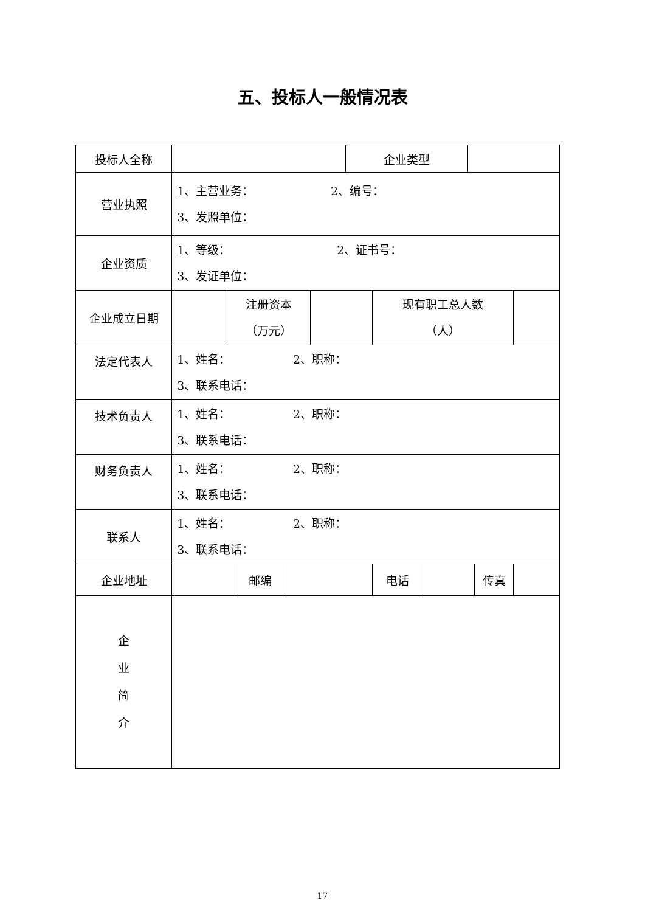五、投标人一般情况表
| 投标人全称 | | | | | | 企业类型 | | | | | |
| 营业执照 | 1、主营业务： 2、编号： 3、发照单位： | | | | | | | | | | |
| 企业资质 | 1、等级： 2、证书号： 3、发证单位： | | | | | | | | | | |
| 企业成立日期 | | 注册资本 （万元） | | | | | 现有职工总人数 （人） | | | | |
| 法定代表人 | 1、姓名： 2、职称： 3、联系电话： | | | | | | | | | | |
| 技术负责人 | 1、姓名： 2、职称： 3、联系电话： | | | | | | | | | | |
| 财务负责人 | 1、姓名： 2、职称： 3、联系电话： | | | | | | | | | | |
| 联系人 | 1、姓名： 2、职称： 3、联系电话： | | | | | | | | | | |
| 企业地址 | | | 邮编 | | | | 电话 | | | 传真 | |
| 企 业 简 介 | | | | | | | | | | | |
17